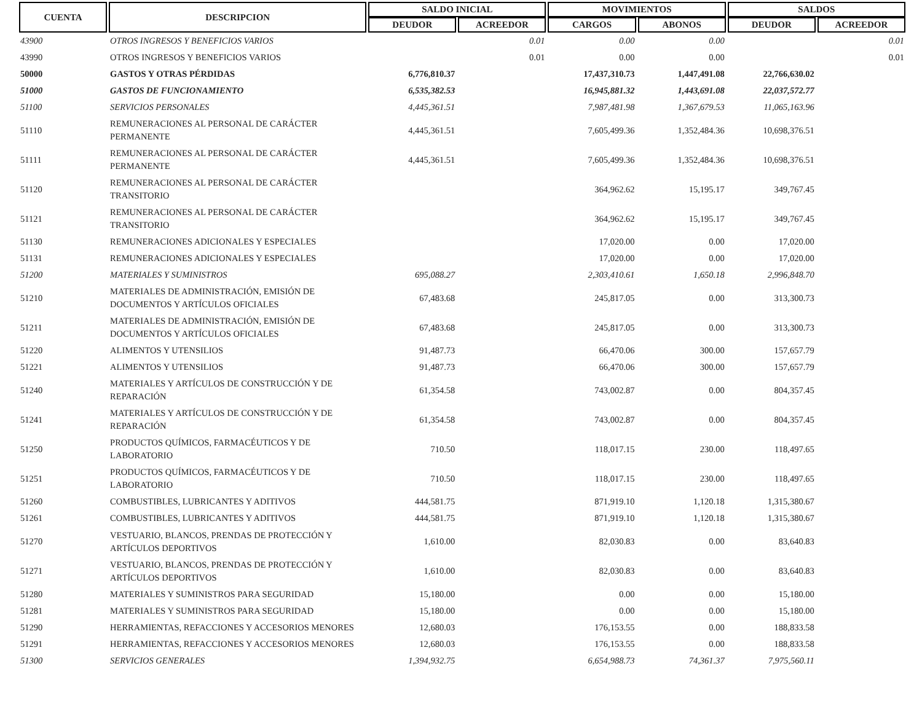| CUENTA | DESCRIPCION | SALDO INICIAL | | MOVIMIENTOS | | SALDOS | |
| --- | --- | --- | --- | --- | --- | --- | --- |
| | | DEUDOR | ACREEDOR | CARGOS | ABONOS | DEUDOR | ACREEDOR |
| 43900 | OTROS INGRESOS Y BENEFICIOS VARIOS | | 0.01 | 0.00 | 0.00 | | 0.01 |
| 43990 | OTROS INGRESOS Y BENEFICIOS VARIOS | | 0.01 | 0.00 | 0.00 | | 0.01 |
| 50000 | GASTOS Y OTRAS PÉRDIDAS | 6,776,810.37 | | 17,437,310.73 | 1,447,491.08 | 22,766,630.02 | |
| 51000 | GASTOS DE FUNCIONAMIENTO | 6,535,382.53 | | 16,945,881.32 | 1,443,691.08 | 22,037,572.77 | |
| 51100 | SERVICIOS PERSONALES | 4,445,361.51 | | 7,987,481.98 | 1,367,679.53 | 11,065,163.96 | |
| 51110 | REMUNERACIONES AL PERSONAL DE CARÁCTER PERMANENTE | 4,445,361.51 | | 7,605,499.36 | 1,352,484.36 | 10,698,376.51 | |
| 51111 | REMUNERACIONES AL PERSONAL DE CARÁCTER PERMANENTE | 4,445,361.51 | | 7,605,499.36 | 1,352,484.36 | 10,698,376.51 | |
| 51120 | REMUNERACIONES AL PERSONAL DE CARÁCTER TRANSITORIO | | | 364,962.62 | 15,195.17 | 349,767.45 | |
| 51121 | REMUNERACIONES AL PERSONAL DE CARÁCTER TRANSITORIO | | | 364,962.62 | 15,195.17 | 349,767.45 | |
| 51130 | REMUNERACIONES ADICIONALES Y ESPECIALES | | | 17,020.00 | 0.00 | 17,020.00 | |
| 51131 | REMUNERACIONES ADICIONALES Y ESPECIALES | | | 17,020.00 | 0.00 | 17,020.00 | |
| 51200 | MATERIALES Y SUMINISTROS | 695,088.27 | | 2,303,410.61 | 1,650.18 | 2,996,848.70 | |
| 51210 | MATERIALES DE ADMINISTRACIÓN, EMISIÓN DE DOCUMENTOS Y ARTÍCULOS OFICIALES | 67,483.68 | | 245,817.05 | 0.00 | 313,300.73 | |
| 51211 | MATERIALES DE ADMINISTRACIÓN, EMISIÓN DE DOCUMENTOS Y ARTÍCULOS OFICIALES | 67,483.68 | | 245,817.05 | 0.00 | 313,300.73 | |
| 51220 | ALIMENTOS Y UTENSILIOS | 91,487.73 | | 66,470.06 | 300.00 | 157,657.79 | |
| 51221 | ALIMENTOS Y UTENSILIOS | 91,487.73 | | 66,470.06 | 300.00 | 157,657.79 | |
| 51240 | MATERIALES Y ARTÍCULOS DE CONSTRUCCIÓN Y DE REPARACIÓN | 61,354.58 | | 743,002.87 | 0.00 | 804,357.45 | |
| 51241 | MATERIALES Y ARTÍCULOS DE CONSTRUCCIÓN Y DE REPARACIÓN | 61,354.58 | | 743,002.87 | 0.00 | 804,357.45 | |
| 51250 | PRODUCTOS QUÍMICOS, FARMACÉUTICOS Y DE LABORATORIO | 710.50 | | 118,017.15 | 230.00 | 118,497.65 | |
| 51251 | PRODUCTOS QUÍMICOS, FARMACÉUTICOS Y DE LABORATORIO | 710.50 | | 118,017.15 | 230.00 | 118,497.65 | |
| 51260 | COMBUSTIBLES, LUBRICANTES Y ADITIVOS | 444,581.75 | | 871,919.10 | 1,120.18 | 1,315,380.67 | |
| 51261 | COMBUSTIBLES, LUBRICANTES Y ADITIVOS | 444,581.75 | | 871,919.10 | 1,120.18 | 1,315,380.67 | |
| 51270 | VESTUARIO, BLANCOS, PRENDAS DE PROTECCIÓN Y ARTÍCULOS DEPORTIVOS | 1,610.00 | | 82,030.83 | 0.00 | 83,640.83 | |
| 51271 | VESTUARIO, BLANCOS, PRENDAS DE PROTECCIÓN Y ARTÍCULOS DEPORTIVOS | 1,610.00 | | 82,030.83 | 0.00 | 83,640.83 | |
| 51280 | MATERIALES Y SUMINISTROS PARA SEGURIDAD | 15,180.00 | | 0.00 | 0.00 | 15,180.00 | |
| 51281 | MATERIALES Y SUMINISTROS PARA SEGURIDAD | 15,180.00 | | 0.00 | 0.00 | 15,180.00 | |
| 51290 | HERRAMIENTAS, REFACCIONES Y ACCESORIOS MENORES | 12,680.03 | | 176,153.55 | 0.00 | 188,833.58 | |
| 51291 | HERRAMIENTAS, REFACCIONES Y ACCESORIOS MENORES | 12,680.03 | | 176,153.55 | 0.00 | 188,833.58 | |
| 51300 | SERVICIOS GENERALES | 1,394,932.75 | | 6,654,988.73 | 74,361.37 | 7,975,560.11 | |